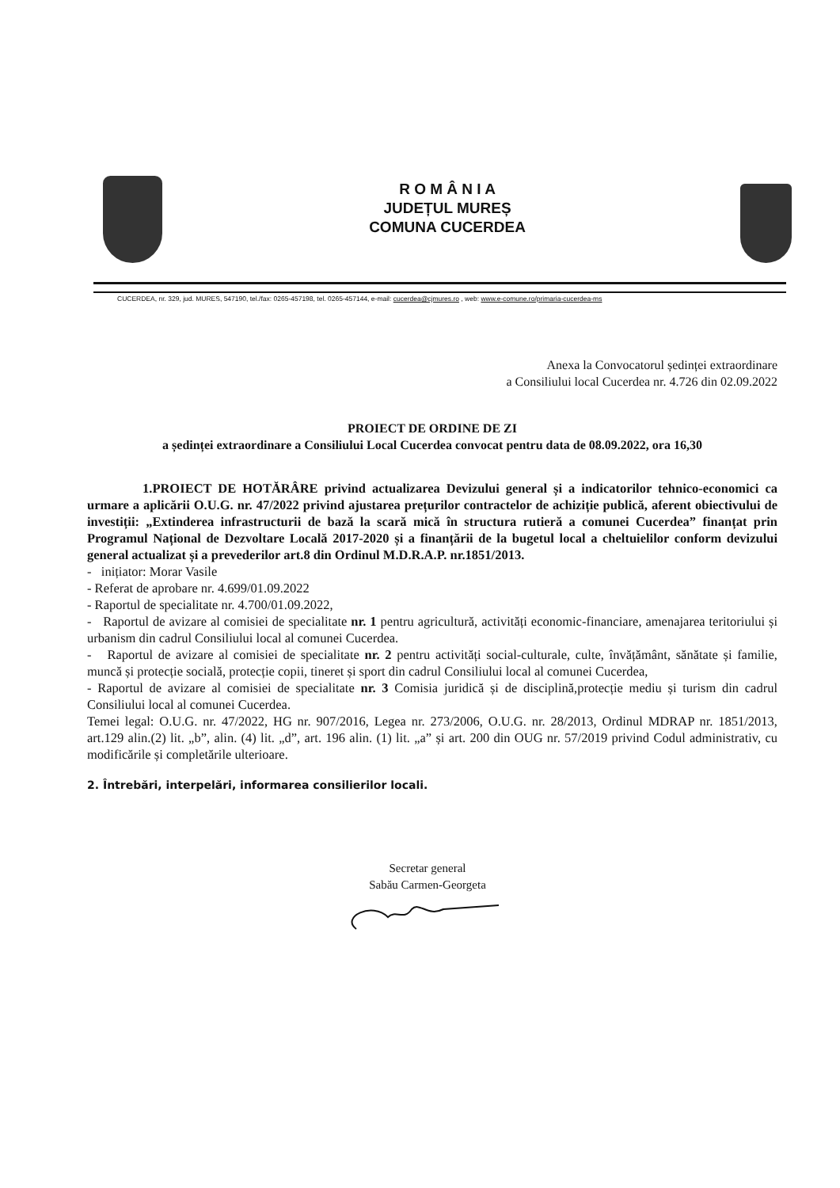R O M Â N I A
JUDEȚUL MUREȘ
COMUNA CUCERDEA
CUCERDEA, nr. 329, jud. MURES, 547190, tel./fax: 0265-457198, tel. 0265-457144, e-mail: cucerdea@cjmures.ro , web: www.e-comune.ro/primaria-cucerdea-ms
Anexa la Convocatorul ședinței extraordinare
a Consiliului local Cucerdea nr. 4.726 din 02.09.2022
PROIECT DE ORDINE DE ZI
a ședinței extraordinare a Consiliului Local Cucerdea convocat pentru data de 08.09.2022, ora 16,30
1.PROIECT DE HOTĂRÂRE privind actualizarea Devizului general și a indicatorilor tehnico-economici ca urmare a aplicării O.U.G. nr. 47/2022 privind ajustarea prețurilor contractelor de achiziție publică, aferent obiectivului de investiții: „Extinderea infrastructurii de bază la scară mică în structura rutieră a comunei Cucerdea” finanțat prin Programul Național de Dezvoltare Locală 2017-2020 și a finanțării de la bugetul local a cheltuielilor conform devizului general actualizat și a prevederilor art.8 din Ordinul M.D.R.A.P. nr.1851/2013.
- inițiator: Morar Vasile
- Referat de aprobare nr. 4.699/01.09.2022
- Raportul de specialitate nr. 4.700/01.09.2022,
- Raportul de avizare al comisiei de specialitate nr. 1 pentru agricultură, activități economic-financiare, amenajarea teritoriului și urbanism din cadrul Consiliului local al comunei Cucerdea.
- Raportul de avizare al comisiei de specialitate nr. 2 pentru activități social-culturale, culte, învățământ, sănătate și familie, muncă și protecție socială, protecție copii, tineret și sport din cadrul Consiliului local al comunei Cucerdea,
- Raportul de avizare al comisiei de specialitate nr. 3 Comisia juridică și de disciplină,protecție mediu și turism din cadrul Consiliului local al comunei Cucerdea.
Temei legal: O.U.G. nr. 47/2022, HG nr. 907/2016, Legea nr. 273/2006, O.U.G. nr. 28/2013, Ordinul MDRAP nr. 1851/2013, art.129 alin.(2) lit. „b”, alin. (4) lit. „d”, art. 196 alin. (1) lit. „a” și art. 200 din OUG nr. 57/2019 privind Codul administrativ, cu modificările și completările ulterioare.
2. Întrebări, interpelări, informarea consilierilor locali.
Secretar general
Sabău Carmen-Georgeta